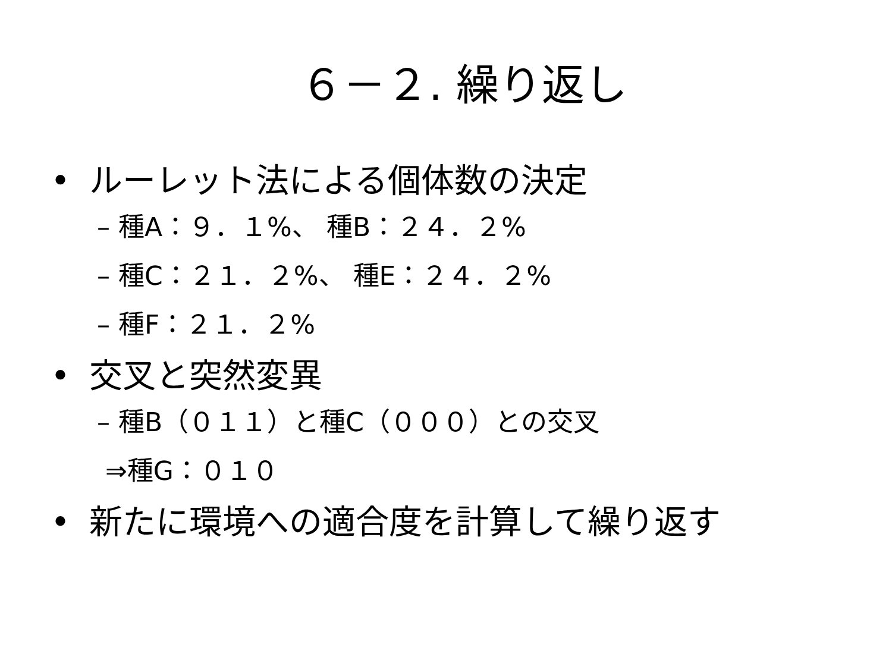６－２. 繰り返し
• ルーレット法による個体数の決定
– 種A：９．１%、 種B：２４．２%
– 種C：２１．２%、 種E：２４．２%
– 種F：２１．２%
• 交叉と突然変異
– 種B（０１１）と種C（０００）との交叉
⇒種G：０１０
• 新たに環境への適合度を計算して繰り返す